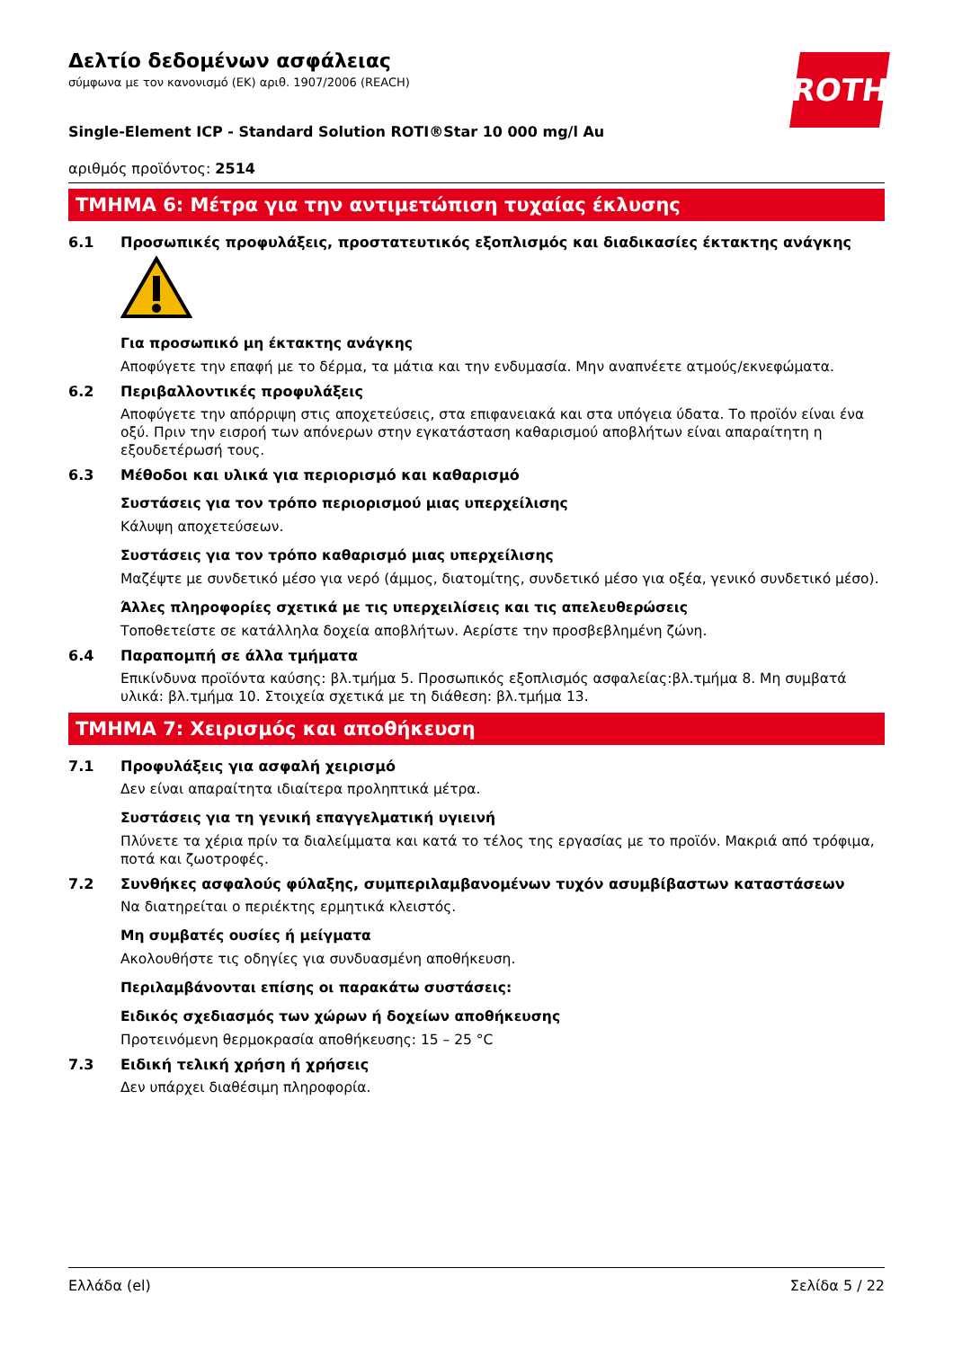ROTH
Δελτίο δεδομένων ασφάλειας
σύμφωνα με τον κανονισμό (ΕΚ) αριθ. 1907/2006 (REACH)
Single-Element ICP - Standard Solution ROTI®Star 10 000 mg/l Au
αριθμός προϊόντος: 2514
ΤΜΗΜΑ 6: Μέτρα για την αντιμετώπιση τυχαίας έκλυσης
6.1 Προσωπικές προφυλάξεις, προστατευτικός εξοπλισμός και διαδικασίες έκτακτης ανάγκης
Για προσωπικό μη έκτακτης ανάγκης
Αποφύγετε την επαφή με το δέρμα, τα μάτια και την ενδυμασία. Μην αναπνέετε ατμούς/εκνεφώματα.
6.2 Περιβαλλοντικές προφυλάξεις
Αποφύγετε την απόρριψη στις αποχετεύσεις, στα επιφανειακά και στα υπόγεια ύδατα. Το προϊόν είναι ένα οξύ. Πριν την εισροή των απόνερων στην εγκατάσταση καθαρισμού αποβλήτων είναι απαραίτητη η εξουδετέρωσή τους.
6.3 Μέθοδοι και υλικά για περιορισμό και καθαρισμό
Συστάσεις για τον τρόπο περιορισμού μιας υπερχείλισης
Κάλυψη αποχετεύσεων.
Συστάσεις για τον τρόπο καθαρισμό μιας υπερχείλισης
Μαζέψτε με συνδετικό μέσο για νερό (άμμος, διατομίτης, συνδετικό μέσο για οξέα, γενικό συνδετικό μέσο).
Άλλες πληροφορίες σχετικά με τις υπερχειλίσεις και τις απελευθερώσεις
Τοποθετείστε σε κατάλληλα δοχεία αποβλήτων. Αερίστε την προσβεβλημένη ζώνη.
6.4 Παραπομπή σε άλλα τμήματα
Επικίνδυνα προϊόντα καύσης: βλ.τμήμα 5. Προσωπικός εξοπλισμός ασφαλείας:βλ.τμήμα 8. Μη συμβατά υλικά: βλ.τμήμα 10. Στοιχεία σχετικά με τη διάθεση: βλ.τμήμα 13.
ΤΜΗΜΑ 7: Χειρισμός και αποθήκευση
7.1 Προφυλάξεις για ασφαλή χειρισμό
Δεν είναι απαραίτητα ιδιαίτερα προληπτικά μέτρα.
Συστάσεις για τη γενική επαγγελματική υγιεινή
Πλύνετε τα χέρια πρίν τα διαλείμματα και κατά το τέλος της εργασίας με το προϊόν. Μακριά από τρόφιμα, ποτά και ζωοτροφές.
7.2 Συνθήκες ασφαλούς φύλαξης, συμπεριλαμβανομένων τυχόν ασυμβίβαστων καταστάσεων
Να διατηρείται ο περιέκτης ερμητικά κλειστός.
Μη συμβατές ουσίες ή μείγματα
Ακολουθήστε τις οδηγίες για συνδυασμένη αποθήκευση.
Περιλαμβάνονται επίσης οι παρακάτω συστάσεις:
Ειδικός σχεδιασμός των χώρων ή δοχείων αποθήκευσης
Προτεινόμενη θερμοκρασία αποθήκευσης: 15 – 25 °C
7.3 Ειδική τελική χρήση ή χρήσεις
Δεν υπάρχει διαθέσιμη πληροφορία.
Ελλάδα (el) Σελίδα 5 / 22